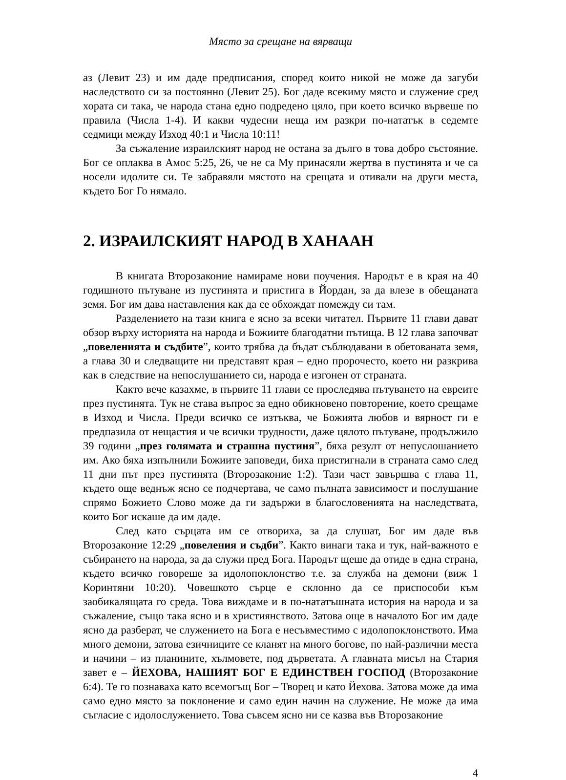Място за срещане на вярващи
аз (Левит 23) и им даде предписания, според които никой не може да загуби наследството си за постоянно (Левит 25). Бог даде всекиму място и служение сред хората си така, че народа стана едно подредено цяло, при което всичко вървеше по правила (Числа 1-4). И какви чудесни неща им разкри по-нататък в седемте седмици между Изход 40:1 и Числа 10:11!
За съжаление израилският народ не остана за дълго в това добро състояние. Бог се оплаква в Амос 5:25, 26, че не са Му принасяли жертва в пустинята и че са носели идолите си. Те забравяли мястото на срещата и отивали на други места, където Бог Го нямало.
2. ИЗРАИЛСКИЯТ НАРОД В ХАНААН
В книгата Второзаконие намираме нови поучения. Народът е в края на 40 годишното пътуване из пустинята и пристига в Йордан, за да влезе в обещаната земя. Бог им дава наставления как да се обхождат помежду си там.
Разделението на тази книга е ясно за всеки читател. Първите 11 глави дават обзор върху историята на народа и Божиите благодатни пътища. В 12 глава започват „повеленията и съдбите”, които трябва да бъдат съблюдавани в обетованата земя, а глава 30 и следващите ни представят края – едно пророчесто, което ни разкрива как в следствие на непослушанието си, народа е изгонен от страната.
Както вече казахме, в първите 11 глави се проследява пътуването на евреите през пустинята. Тук не става въпрос за едно обикновено повторение, което срещаме в Изход и Числа. Преди всичко се изтъква, че Божията любов и вярност ги е предпазила от нещастия и че всички трудности, даже цялото пътуване, продължило 39 години „през голямата и страшна пустиня”, бяха резулт от непуслошанието им. Ако бяха изпълнили Божиите заповеди, биха пристигнали в страната само след 11 дни път през пустинята (Второзаконие 1:2). Тази част завършва с глава 11, където още веднъж ясно се подчертава, че само пълната зависимост и послушание спрямо Божието Слово може да ги задържи в благословенията на наследствата, които Бог искаше да им даде.
След като сърцата им се отвориха, за да слушат, Бог им даде във Второзаконие 12:29 „повеления и съдби”. Както винаги така и тук, най-важното е събирането на народа, за да служи пред Бога. Народът щеше да отиде в една страна, където всичко говореше за идолопоклонство т.е. за служба на демони (виж 1 Коринтяни 10:20). Човешкото сърце е склонно да се приспособи към заобикалящата го среда. Това виждаме и в по-нататъшната история на народа и за съжаление, също така ясно и в християнството. Затова още в началото Бог им даде ясно да разберат, че служението на Бога е несъвместимо с идолопоклонството. Има много демони, затова езичниците се кланят на много богове, по най-различни места и начини – из планините, хълмовете, под дърветата. А главната мисъл на Стария завет е – ЙЕХОВА, НАШИЯТ БОГ Е ЕДИНСТВЕН ГОСПОД (Второзаконие 6:4). Те го познаваха като всемогъщ Бог – Творец и като Йехова. Затова може да има само едно място за поклонение и само един начин на служение. Не може да има съгласие с идолослужението. Това съвсем ясно ни се казва във Второзаконие
4